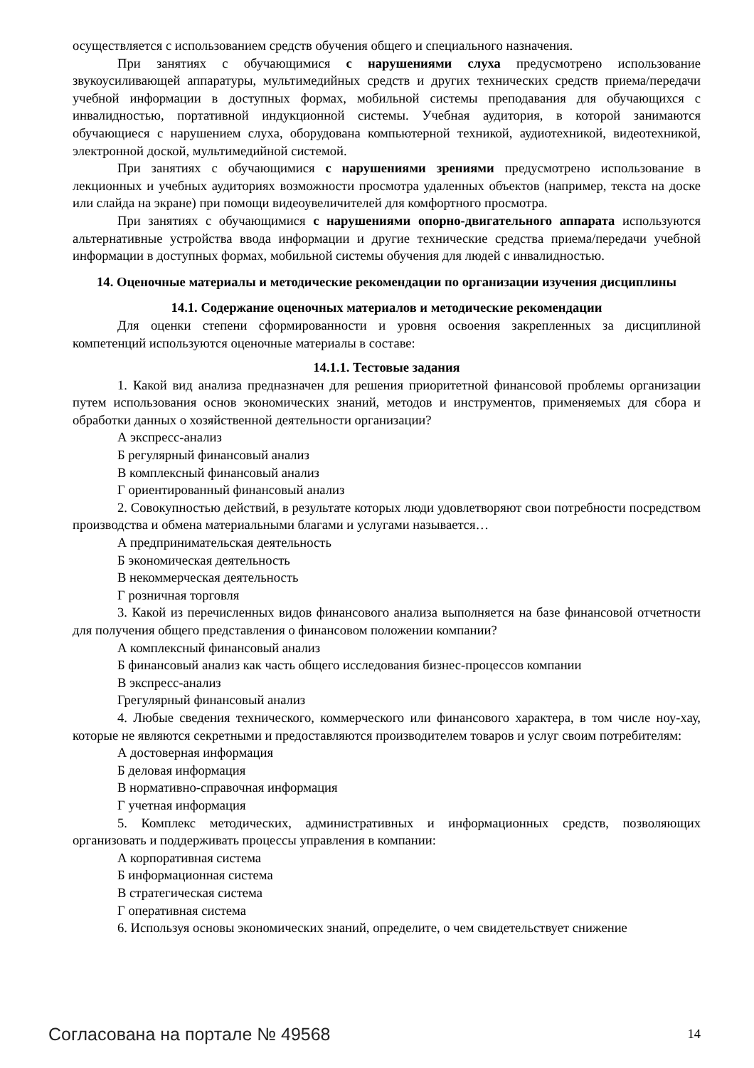осуществляется с использованием средств обучения общего и специального назначения.
При занятиях с обучающимися с нарушениями слуха предусмотрено использование звукоусиливающей аппаратуры, мультимедийных средств и других технических средств приема/передачи учебной информации в доступных формах, мобильной системы преподавания для обучающихся с инвалидностью, портативной индукционной системы. Учебная аудитория, в которой занимаются обучающиеся с нарушением слуха, оборудована компьютерной техникой, аудиотехникой, видеотехникой, электронной доской, мультимедийной системой.
При занятиях с обучающимися с нарушениями зрениями предусмотрено использование в лекционных и учебных аудиториях возможности просмотра удаленных объектов (например, текста на доске или слайда на экране) при помощи видеоувеличителей для комфортного просмотра.
При занятиях с обучающимися с нарушениями опорно-двигательного аппарата используются альтернативные устройства ввода информации и другие технические средства приема/передачи учебной информации в доступных формах, мобильной системы обучения для людей с инвалидностью.
14. Оценочные материалы и методические рекомендации по организации изучения дисциплины
14.1. Содержание оценочных материалов и методические рекомендации
Для оценки степени сформированности и уровня освоения закрепленных за дисциплиной компетенций используются оценочные материалы в составе:
14.1.1. Тестовые задания
1. Какой вид анализа предназначен для решения приоритетной финансовой проблемы организации путем использования основ экономических знаний, методов и инструментов, применяемых для сбора и обработки данных о хозяйственной деятельности организации?
А экспресс-анализ
Б регулярный финансовый анализ
В комплексный финансовый анализ
Г ориентированный финансовый анализ
2. Совокупностью действий, в результате которых люди удовлетворяют свои потребности посредством производства и обмена материальными благами и услугами называется…
А предпринимательская деятельность
Б экономическая деятельность
В некоммерческая деятельность
Г розничная торговля
3. Какой из перечисленных видов финансового анализа выполняется на базе финансовой отчетности для получения общего представления о финансовом положении компании?
А комплексный финансовый анализ
Б финансовый анализ как часть общего исследования бизнес-процессов компании
В экспресс-анализ
Грегулярный финансовый анализ
4. Любые сведения технического, коммерческого или финансового характера, в том числе ноу-хау, которые не являются секретными и предоставляются производителем товаров и услуг своим потребителям:
А достоверная информация
Б деловая информация
В нормативно-справочная информация
Г учетная информация
5. Комплекс методических, административных и информационных средств, позволяющих организовать и поддерживать процессы управления в компании:
А корпоративная система
Б информационная система
В стратегическая система
Г оперативная система
6. Используя основы экономических знаний, определите, о чем свидетельствует снижение
Согласована на портале № 49568 14